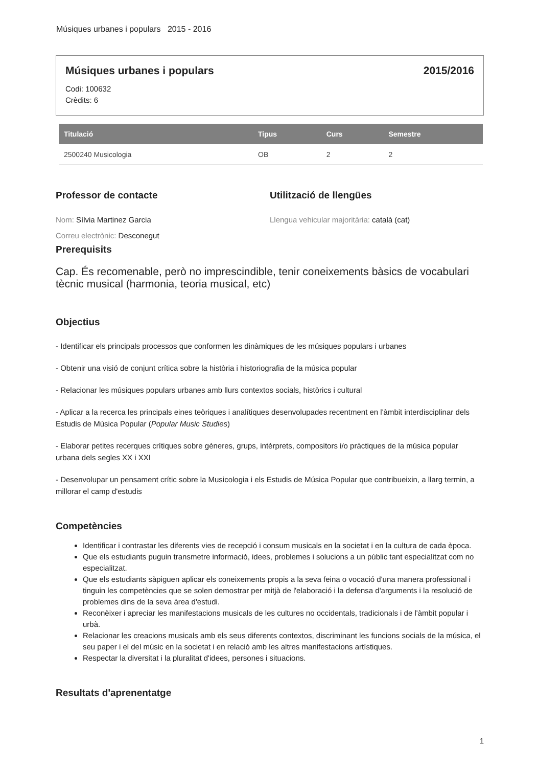Músiques urbanes i populars 2015 - 2016
Músiques urbanes i populars 2015/2016
Codi: 100632
Crèdits: 6
| Titulació | Tipus | Curs | Semestre |
| --- | --- | --- | --- |
| 2500240 Musicologia | OB | 2 | 2 |
Professor de contacte
Nom: Sílvia Martinez Garcia
Correu electrònic: Desconegut
Utilització de llengües
Llengua vehicular majoritària: català (cat)
Prerequisits
Cap. És recomenable, però no imprescindible, tenir coneixements bàsics de vocabulari tècnic musical (harmonia, teoria musical, etc)
Objectius
- Identificar els principals processos que conformen les dinàmiques de les músiques populars i urbanes
- Obtenir una visió de conjunt crítica sobre la història i historiografia de la música popular
- Relacionar les músiques populars urbanes amb llurs contextos socials, històrics i cultural
- Aplicar a la recerca les principals eines teòriques i analítiques desenvolupades recentment en l'àmbit interdisciplinar dels Estudis de Música Popular (Popular Music Studies)
- Elaborar petites recerques crítiques sobre gèneres, grups, intèrprets, compositors i/o pràctiques de la música popular urbana dels segles XX i XXI
- Desenvolupar un pensament crític sobre la Musicologia i els Estudis de Música Popular que contribueixin, a llarg termin, a millorar el camp d'estudis
Competències
Identificar i contrastar les diferents vies de recepció i consum musicals en la societat i en la cultura de cada època.
Que els estudiants puguin transmetre informació, idees, problemes i solucions a un públic tant especialitzat com no especialitzat.
Que els estudiants sàpiguen aplicar els coneixements propis a la seva feina o vocació d'una manera professional i tinguin les competències que se solen demostrar per mitjà de l'elaboració i la defensa d'arguments i la resolució de problemes dins de la seva àrea d'estudi.
Reconèixer i apreciar les manifestacions musicals de les cultures no occidentals, tradicionals i de l'àmbit popular i urbà.
Relacionar les creacions musicals amb els seus diferents contextos, discriminant les funcions socials de la música, el seu paper i el del músic en la societat i en relació amb les altres manifestacions artístiques.
Respectar la diversitat i la pluralitat d'idees, persones i situacions.
Resultats d'aprenentatge
1